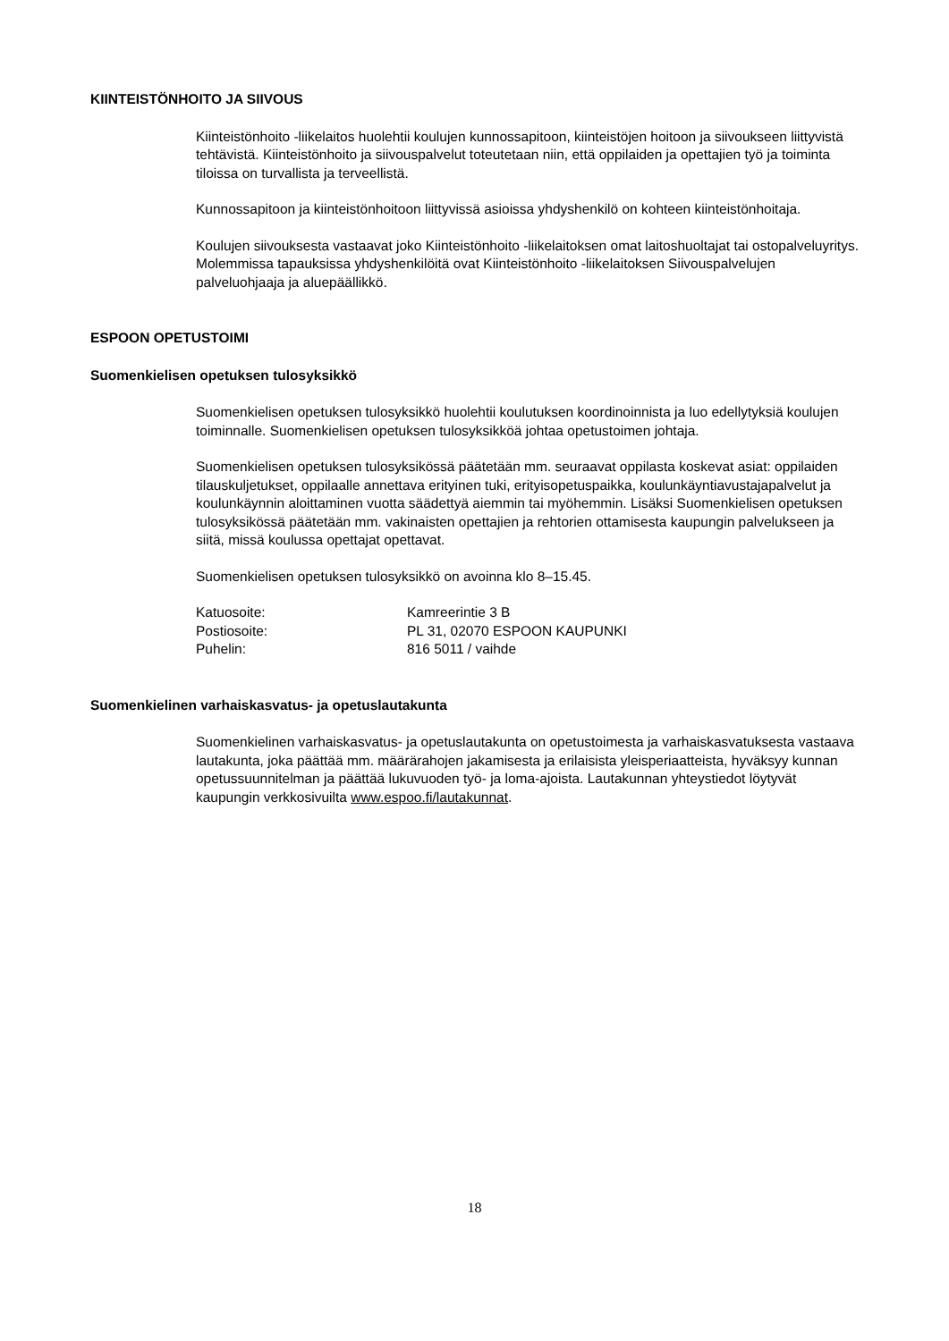KIINTEISTÖNHOITO JA SIIVOUS
Kiinteistönhoito -liikelaitos huolehtii koulujen kunnossapitoon, kiinteistöjen hoitoon ja siivoukseen liittyvistä tehtävistä. Kiinteistönhoito ja siivouspalvelut toteutetaan niin, että oppilaiden ja opettajien työ ja toiminta tiloissa on turvallista ja terveellistä.
Kunnossapitoon ja kiinteistönhoitoon liittyvissä asioissa yhdyshenkilö on kohteen kiinteistönhoitaja.
Koulujen siivouksesta vastaavat joko Kiinteistönhoito -liikelaitoksen omat laitoshuoltajat tai ostopalveluyritys. Molemmissa tapauksissa yhdyshenkilöitä ovat Kiinteistönhoito -liikelaitoksen Siivouspalvelujen palveluohjaaja ja aluepäällikkö.
ESPOON OPETUSTOIMI
Suomenkielisen opetuksen tulosyksikkö
Suomenkielisen opetuksen tulosyksikkö huolehtii koulutuksen koordinoinnista ja luo edellytyksiä koulujen toiminnalle. Suomenkielisen opetuksen tulosyksikköä johtaa opetustoimen johtaja.
Suomenkielisen opetuksen tulosyksikössä päätetään mm. seuraavat oppilasta koskevat asiat: oppilaiden tilauskuljetukset, oppilaalle annettava erityinen tuki, erityisopetuspaikka, koulunkäyntiavustajapalvelut ja koulunkäynnin aloittaminen vuotta säädettyä aiemmin tai myöhemmin. Lisäksi Suomenkielisen opetuksen tulosyksikössä päätetään mm. vakinaisten opettajien ja rehtorien ottamisesta kaupungin palvelukseen ja siitä, missä koulussa opettajat opettavat.
Suomenkielisen opetuksen tulosyksikkö on avoinna klo 8–15.45.
| Katuosoite: | Kamreerintie 3 B |
| Postiosoite: | PL 31, 02070 ESPOON KAUPUNKI |
| Puhelin: | 816 5011 / vaihde |
Suomenkielinen varhaiskasvatus- ja opetuslautakunta
Suomenkielinen varhaiskasvatus- ja opetuslautakunta on opetustoimesta ja varhaiskasvatuksesta vastaava lautakunta, joka päättää mm. määrärahojen jakamisesta ja erilaisista yleisperiaatteista, hyväksyy kunnan opetussuunnitelman ja päättää lukuvuoden työ- ja loma-ajoista. Lautakunnan yhteystiedot löytyvät kaupungin verkkosivuilta www.espoo.fi/lautakunnat.
18